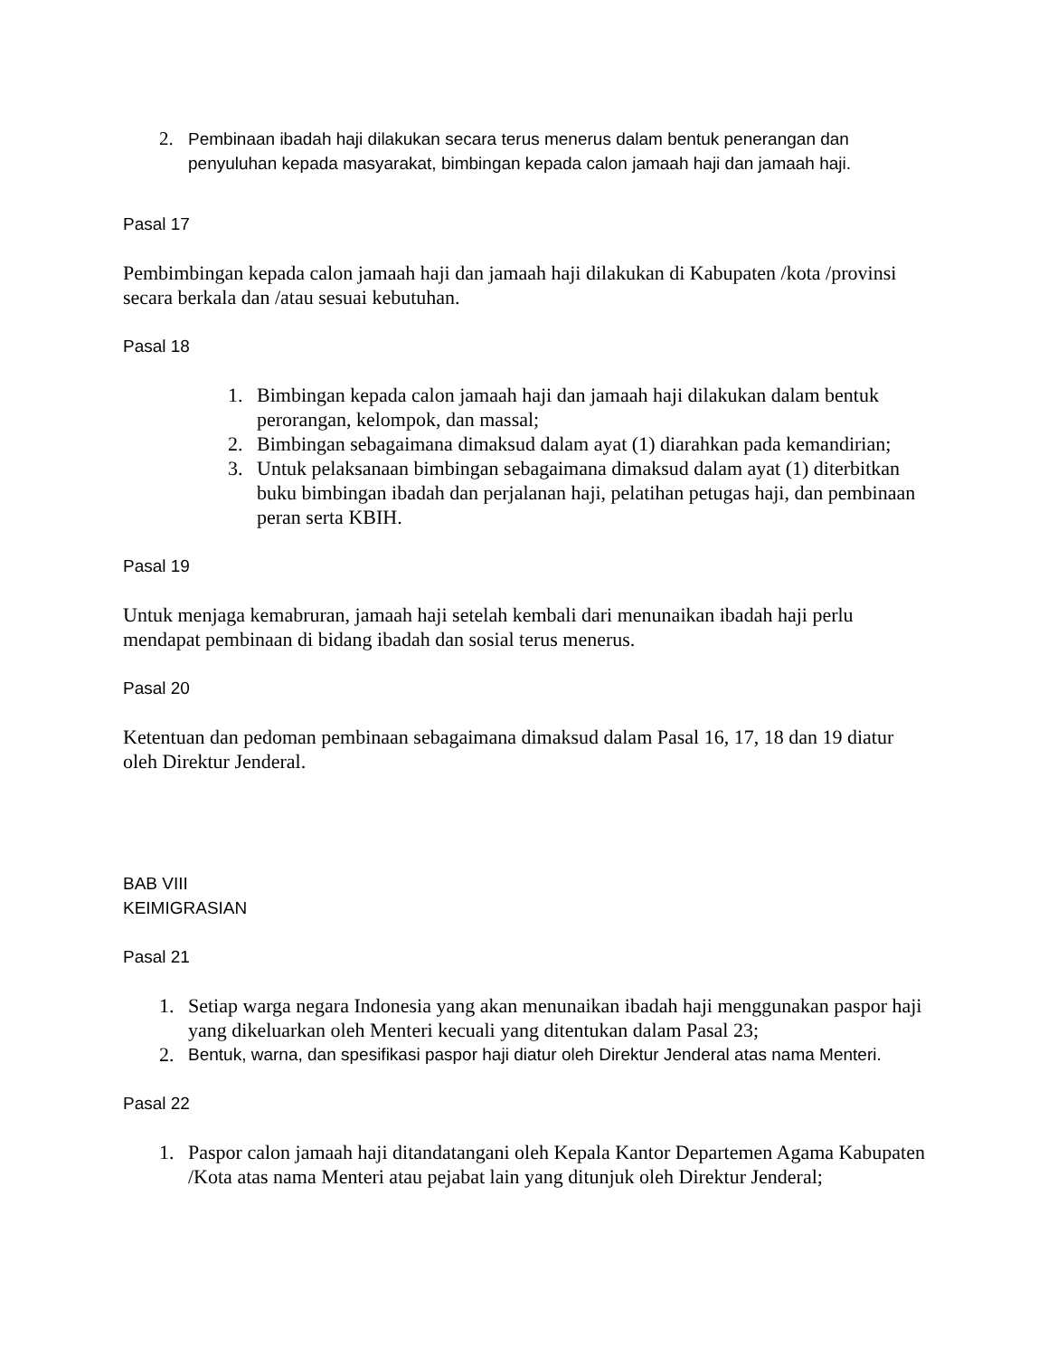2. Pembinaan ibadah haji dilakukan secara terus menerus dalam bentuk penerangan dan penyuluhan kepada masyarakat, bimbingan kepada calon jamaah haji dan jamaah haji.
Pasal 17
Pembimbingan kepada calon jamaah haji dan jamaah haji dilakukan di Kabupaten /kota /provinsi secara berkala dan /atau sesuai kebutuhan.
Pasal 18
1. Bimbingan kepada calon jamaah haji dan jamaah haji dilakukan dalam bentuk perorangan, kelompok, dan massal;
2. Bimbingan sebagaimana dimaksud dalam ayat (1) diarahkan pada kemandirian;
3. Untuk pelaksanaan bimbingan sebagaimana dimaksud dalam ayat (1) diterbitkan buku bimbingan ibadah dan perjalanan haji, pelatihan petugas haji, dan pembinaan peran serta KBIH.
Pasal 19
Untuk menjaga kemabruran, jamaah haji setelah kembali dari menunaikan ibadah haji perlu mendapat pembinaan di bidang ibadah dan sosial terus menerus.
Pasal 20
Ketentuan dan pedoman pembinaan sebagaimana dimaksud dalam Pasal 16, 17, 18 dan 19 diatur oleh Direktur Jenderal.
BAB VIII
KEIMIGRASIAN
Pasal 21
1. Setiap warga negara Indonesia yang akan menunaikan ibadah haji menggunakan paspor haji yang dikeluarkan oleh Menteri kecuali yang ditentukan dalam Pasal 23;
2. Bentuk, warna, dan spesifikasi paspor haji diatur oleh Direktur Jenderal atas nama Menteri.
Pasal 22
1. Paspor calon jamaah haji ditandatangani oleh Kepala Kantor Departemen Agama Kabupaten /Kota atas nama Menteri atau pejabat lain yang ditunjuk oleh Direktur Jenderal;